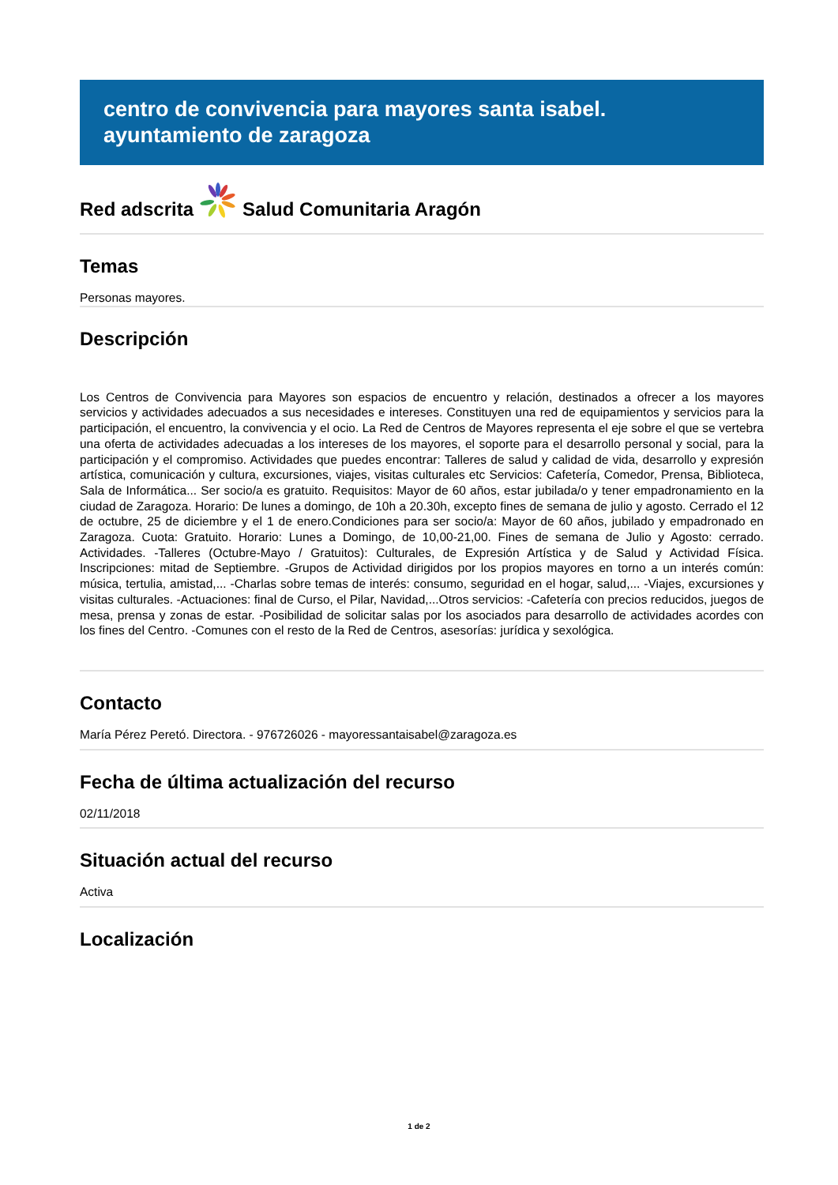centro de convivencia para mayores santa isabel. ayuntamiento de zaragoza
Red adscrita
Salud Comunitaria Aragón
Temas
Personas mayores.
Descripción
Los Centros de Convivencia para Mayores son espacios de encuentro y relación, destinados a ofrecer a los mayores servicios y actividades adecuados a sus necesidades e intereses. Constituyen una red de equipamientos y servicios para la participación, el encuentro, la convivencia y el ocio. La Red de Centros de Mayores representa el eje sobre el que se vertebra una oferta de actividades adecuadas a los intereses de los mayores, el soporte para el desarrollo personal y social, para la participación y el compromiso. Actividades que puedes encontrar: Talleres de salud y calidad de vida, desarrollo y expresión artística, comunicación y cultura, excursiones, viajes, visitas culturales etc Servicios: Cafetería, Comedor, Prensa, Biblioteca, Sala de Informática... Ser socio/a es gratuito. Requisitos: Mayor de 60 años, estar jubilada/o y tener empadronamiento en la ciudad de Zaragoza. Horario: De lunes a domingo, de 10h a 20.30h, excepto fines de semana de julio y agosto. Cerrado el 12 de octubre, 25 de diciembre y el 1 de enero.Condiciones para ser socio/a: Mayor de 60 años, jubilado y empadronado en Zaragoza. Cuota: Gratuito. Horario: Lunes a Domingo, de 10,00-21,00. Fines de semana de Julio y Agosto: cerrado. Actividades. -Talleres (Octubre-Mayo / Gratuitos): Culturales, de Expresión Artística y de Salud y Actividad Física. Inscripciones: mitad de Septiembre. -Grupos de Actividad dirigidos por los propios mayores en torno a un interés común: música, tertulia, amistad,... -Charlas sobre temas de interés: consumo, seguridad en el hogar, salud,... -Viajes, excursiones y visitas culturales. -Actuaciones: final de Curso, el Pilar, Navidad,...Otros servicios: -Cafetería con precios reducidos, juegos de mesa, prensa y zonas de estar. -Posibilidad de solicitar salas por los asociados para desarrollo de actividades acordes con los fines del Centro. -Comunes con el resto de la Red de Centros, asesorías: jurídica y sexológica.
Contacto
María Pérez Peretó. Directora. - 976726026 - mayoressantaisabel@zaragoza.es
Fecha de última actualización del recurso
02/11/2018
Situación actual del recurso
Activa
Localización
1 de 2